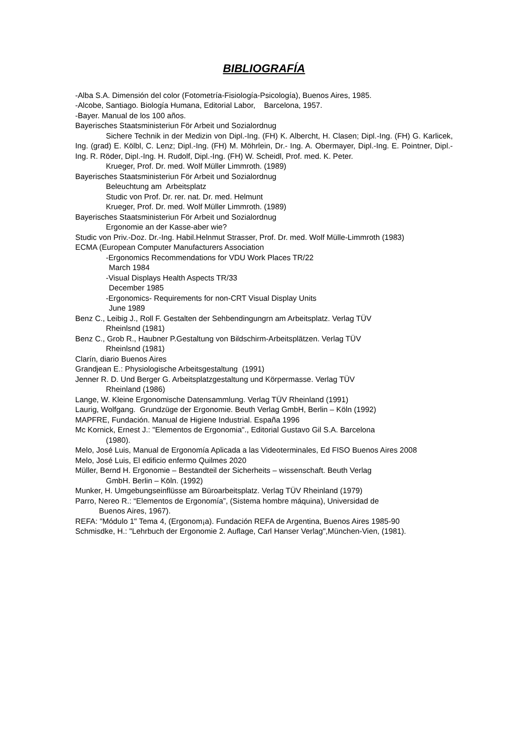BIBLIOGRAFÍA
-Alba S.A. Dimensión del color (Fotometría-Fisiología-Psicología), Buenos Aires, 1985.
-Alcobe, Santiago. Biología Humana, Editorial Labor, Barcelona, 1957.
-Bayer. Manual de los 100 años.
Bayerisches Staatsministeriun För Arbeit und Sozialordnug
Sichere Technik in der Medizin von Dipl.-Ing. (FH) K. Albercht, H. Clasen; Dipl.-Ing. (FH) G. Karlicek, Ing. (grad) E. Kölbl, C. Lenz; Dipl.-Ing. (FH) M. Möhrlein, Dr.- Ing. A. Obermayer, Dipl.-Ing. E. Pointner, Dipl.-Ing. R. Röder, Dipl.-Ing. H. Rudolf, Dipl.-Ing. (FH) W. Scheidl, Prof. med. K. Peter.
Krueger, Prof. Dr. med. Wolf Müller Limmroth. (1989)
Bayerisches Staatsministeriun För Arbeit und Sozialordnug
Beleuchtung am Arbeitsplatz
Studic von Prof. Dr. rer. nat. Dr. med. Helmunt
Krueger, Prof. Dr. med. Wolf Müller Limmroth. (1989)
Bayerisches Staatsministeriun För Arbeit und Sozialordnug
Ergonomie an der Kasse-aber wie?
Studic von Priv.-Doz. Dr.-Ing. Habil.Helnmut Strasser, Prof. Dr. med. Wolf Mülle-Limmroth (1983)
ECMA (European Computer Manufacturers Association
-Ergonomics Recommendations for VDU Work Places TR/22
March 1984
-Visual Displays Health Aspects TR/33
December 1985
-Ergonomics- Requirements for non-CRT Visual Display Units
June 1989
Benz C., Leibig J., Roll F. Gestalten der Sehbendingungrn am Arbeitsplatz. Verlag TÜV
Rheinlsnd (1981)
Benz C., Grob R., Haubner P.Gestaltung von Bildschirm-Arbeitsplätzen. Verlag TÜV
Rheinlsnd (1981)
Clarín, diario Buenos Aires
Grandjean E.: Physiologische Arbeitsgestaltung (1991)
Jenner R. D. Und Berger G. Arbeitsplatzgestaltung und Körpermasse. Verlag TÜV
Rheinland (1986)
Lange, W. Kleine Ergonomische Datensammlung. Verlag TÜV Rheinland (1991)
Laurig, Wolfgang. Grundzüge der Ergonomie. Beuth Verlag GmbH, Berlin – Köln (1992)
MAPFRE, Fundación. Manual de Higiene Industrial. España 1996
Mc Kornick, Ernest J.: "Elementos de Ergonomia"., Editorial Gustavo Gil S.A. Barcelona
(1980).
Melo, José Luis, Manual de Ergonomía Aplicada a las Videoterminales, Ed FISO Buenos Aires 2008
Melo, José Luis, El edificio enfermo Quilmes 2020
Müller, Bernd H. Ergonomie – Bestandteil der Sicherheits – wissenschaft. Beuth Verlag
GmbH. Berlin – Köln. (1992)
Munker, H. Umgebungseinflüsse am Büroarbeitsplatz. Verlag TÜV Rheinland (1979)
Parro, Nereo R.: “Elementos de Ergonomía”, (Sistema hombre máquina), Universidad de
Buenos Aires, 1967).
REFA: "Módulo 1" Tema 4, (Ergonom¡a). Fundación REFA de Argentina, Buenos Aires 1985-90
Schmisdke, H.: "Lehrbuch der Ergonomie 2. Auflage, Carl Hanser Verlag",München-Vien, (1981).